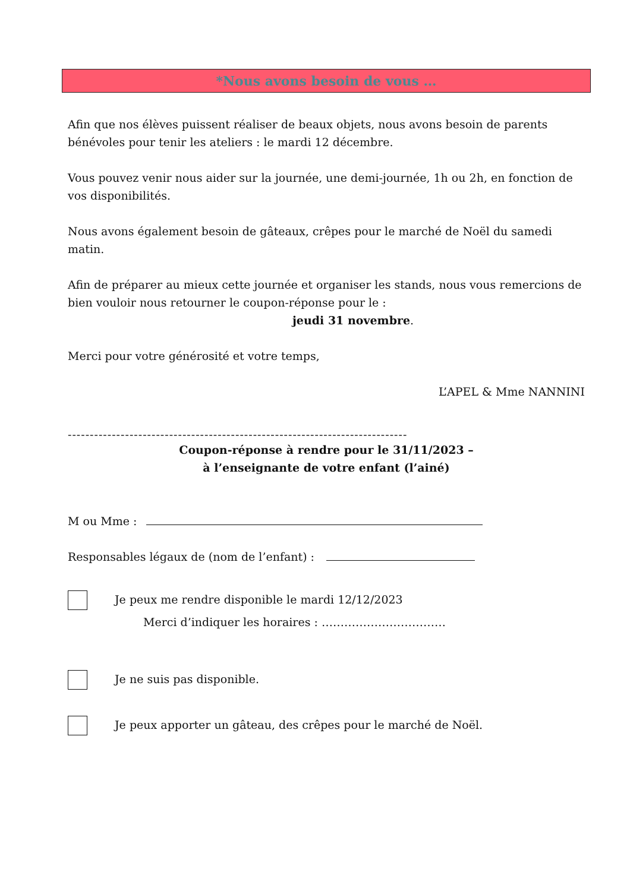*Nous avons besoin de vous …
Afin que nos élèves puissent réaliser de beaux objets, nous avons besoin de parents bénévoles pour tenir les ateliers : le mardi 12 décembre.
Vous pouvez venir nous aider sur la journée, une demi-journée, 1h ou 2h, en fonction de vos disponibilités.
Nous avons également besoin de gâteaux, crêpes pour le marché de Noël du samedi matin.
Afin de préparer au mieux cette journée et organiser les stands, nous vous remercions de bien vouloir nous retourner le coupon-réponse pour le :
jeudi 31 novembre.
Merci pour votre générosité et votre temps,
L’APEL & Mme NANNINI
-----------------------------------------------------------------------------
Coupon-réponse à rendre pour le 31/11/2023 –
à l’enseignante de votre enfant (l’ainé)
M ou Mme :
Responsables légaux de (nom de l’enfant) :
Je peux me rendre disponible le mardi 12/12/2023
Merci d’indiquer les horaires : ……………………………
Je ne suis pas disponible.
Je peux apporter un gâteau, des crêpes pour le marché de Noël.